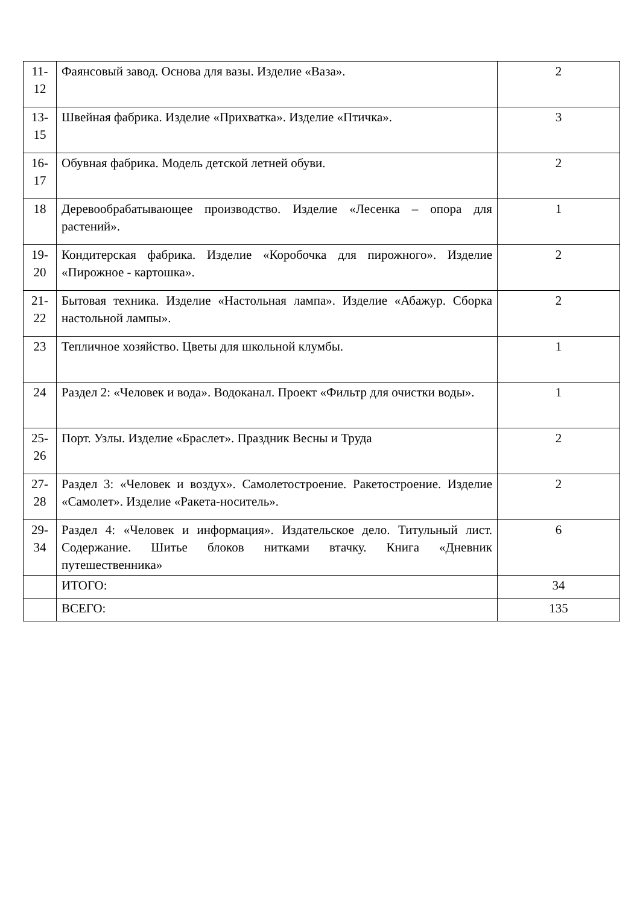| 11- 12 | Фаянсовый завод. Основа для вазы. Изделие «Ваза». | 2 |
| 13- 15 | Швейная фабрика. Изделие «Прихватка». Изделие «Птичка». | 3 |
| 16- 17 | Обувная фабрика. Модель детской летней обуви. | 2 |
| 18 | Деревообрабатывающее производство. Изделие «Лесенка – опора для растений». | 1 |
| 19- 20 | Кондитерская фабрика. Изделие «Коробочка для пирожного». Изделие «Пирожное - картошка». | 2 |
| 21- 22 | Бытовая техника. Изделие «Настольная лампа». Изделие «Абажур. Сборка настольной лампы». | 2 |
| 23 | Тепличное хозяйство. Цветы для школьной клумбы. | 1 |
| 24 | Раздел 2: «Человек и вода». Водоканал. Проект «Фильтр для очистки воды». | 1 |
| 25- 26 | Порт. Узлы. Изделие «Браслет». Праздник Весны и Труда | 2 |
| 27- 28 | Раздел 3: «Человек и воздух». Самолетостроение. Ракетостроение. Изделие «Самолет». Изделие «Ракета-носитель». | 2 |
| 29- 34 | Раздел 4: «Человек и информация». Издательское дело. Титульный лист. Содержание. Шитье блоков нитками втачку. Книга «Дневник путешественника» | 6 |
| | ИТОГО: | 34 |
| | ВСЕГО: | 135 |